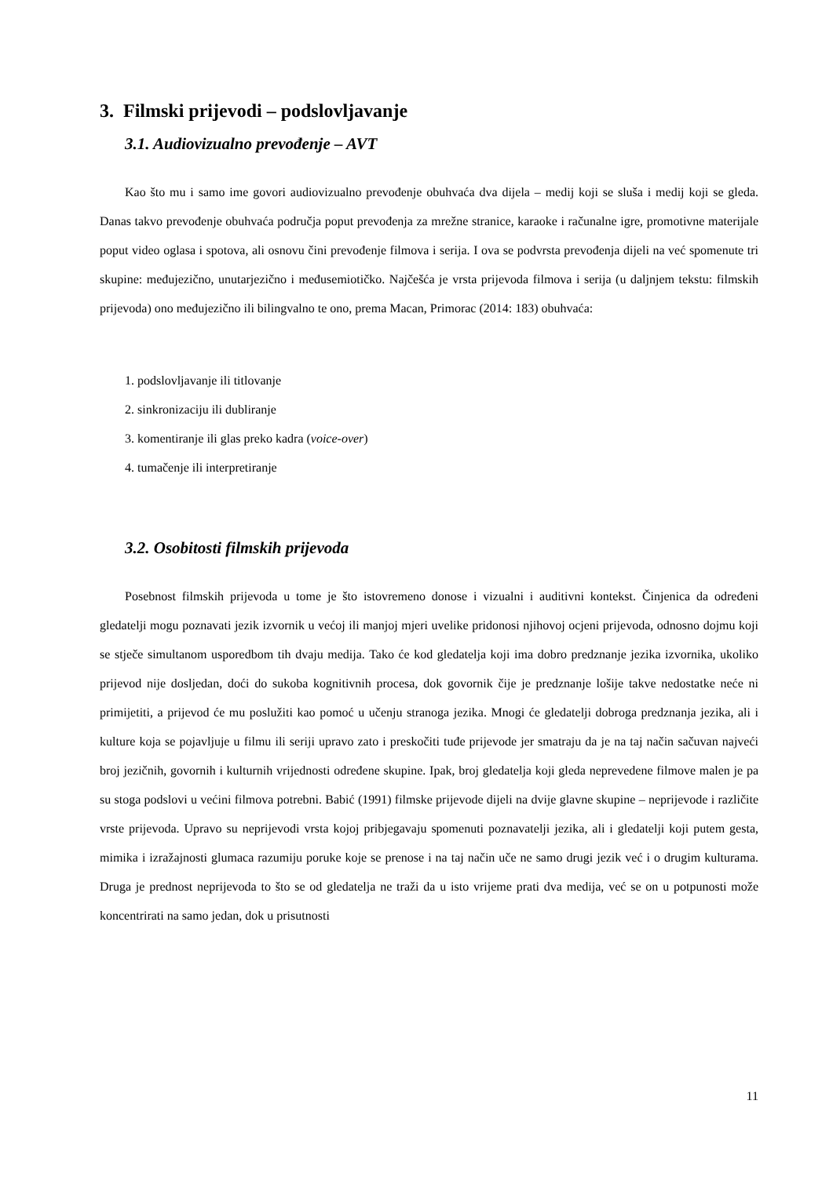3. Filmski prijevodi – podslovljavanje
3.1. Audiovizualno prevođenje – AVT
Kao što mu i samo ime govori audiovizualno prevođenje obuhvaća dva dijela – medij koji se sluša i medij koji se gleda. Danas takvo prevođenje obuhvaća područja poput prevođenja za mrežne stranice, karaoke i računalne igre, promotivne materijale poput video oglasa i spotova, ali osnovu čini prevođenje filmova i serija. I ova se podvrsta prevođenja dijeli na već spomenute tri skupine: međujezično, unutarjezično i međusemiotičko. Najčešća je vrsta prijevoda filmova i serija (u daljnjem tekstu: filmskih prijevoda) ono međujezično ili bilingvalno te ono, prema Macan, Primorac (2014: 183) obuhvaća:
1. podslovljavanje ili titlovanje
2. sinkronizaciju ili dubliranje
3. komentiranje ili glas preko kadra (voice-over)
4. tumačenje ili interpretiranje
3.2. Osobitosti filmskih prijevoda
Posebnost filmskih prijevoda u tome je što istovremeno donose i vizualni i auditivni kontekst. Činjenica da određeni gledatelji mogu poznavati jezik izvornik u većoj ili manjoj mjeri uvelike pridonosi njihovoj ocjeni prijevoda, odnosno dojmu koji se stječe simultanom usporedbom tih dvaju medija. Tako će kod gledatelja koji ima dobro predznanje jezika izvornika, ukoliko prijevod nije dosljedan, doći do sukoba kognitivnih procesa, dok govornik čije je predznanje lošije takve nedostatke neće ni primijetiti, a prijevod će mu poslužiti kao pomoć u učenju stranoga jezika. Mnogi će gledatelji dobroga predznanja jezika, ali i kulture koja se pojavljuje u filmu ili seriji upravo zato i preskočiti tuđe prijevode jer smatraju da je na taj način sačuvan najveći broj jezičnih, govornih i kulturnih vrijednosti određene skupine. Ipak, broj gledatelja koji gleda neprevedene filmove malen je pa su stoga podslovi u većini filmova potrebni. Babić (1991) filmske prijevode dijeli na dvije glavne skupine – neprijevode i različite vrste prijevoda. Upravo su neprijevodi vrsta kojoj pribjegavaju spomenuti poznavatelji jezika, ali i gledatelji koji putem gesta, mimika i izražajnosti glumaca razumiju poruke koje se prenose i na taj način uče ne samo drugi jezik već i o drugim kulturama. Druga je prednost neprijevoda to što se od gledatelja ne traži da u isto vrijeme prati dva medija, već se on u potpunosti može koncentrirati na samo jedan, dok u prisutnosti
11